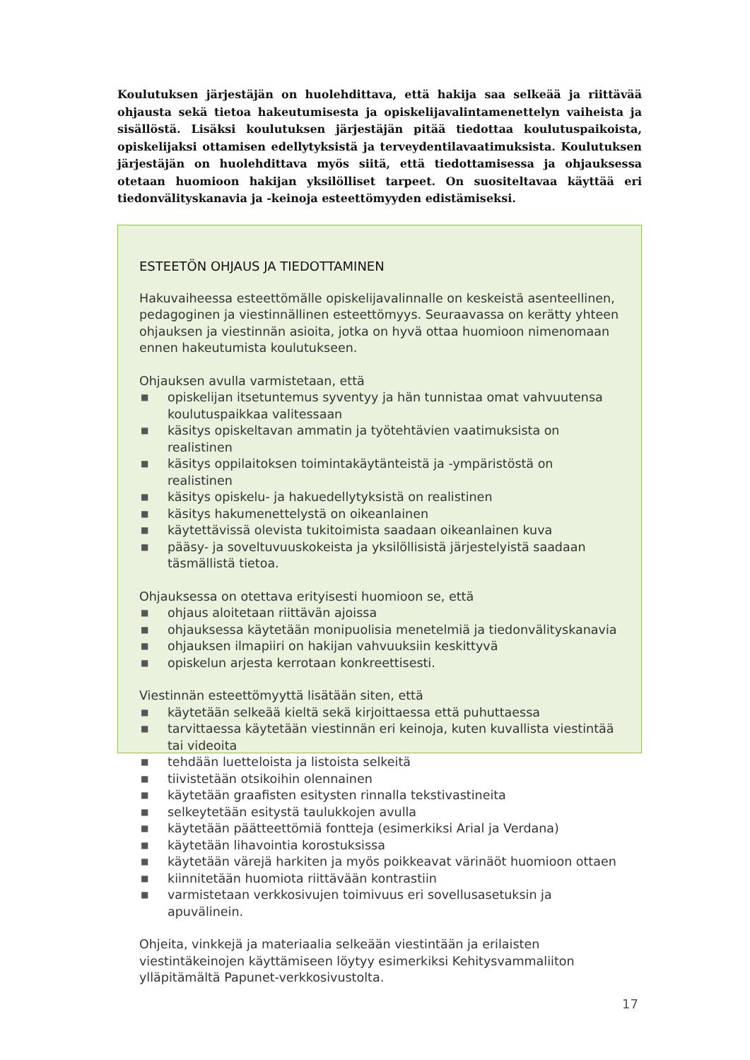Koulutuksen järjestäjän on huolehdittava, että hakija saa selkeää ja riittävää ohjausta sekä tietoa hakeutumisesta ja opiskelijavalintamenettelyn vaiheista ja sisällöstä. Lisäksi koulutuksen järjestäjän pitää tiedottaa koulutuspaikoista, opiskelijaksi ottamisen edellytyksistä ja terveydentilavaatimuksista. Koulutuksen järjestäjän on huolehdittava myös siitä, että tiedottamisessa ja ohjauksessa otetaan huomioon hakijan yksilölliset tarpeet. On suositeltavaa käyttää eri tiedonvälityskanavia ja -keinoja esteettömyyden edistämiseksi.
ESTEETÖN OHJAUS JA TIEDOTTAMINEN
Hakuvaiheessa esteettömälle opiskelijavalinnalle on keskeistä asenteellinen, pedagoginen ja viestinnällinen esteettömyys. Seuraavassa on kerätty yhteen ohjauksen ja viestinnän asioita, jotka on hyvä ottaa huomioon nimenomaan ennen hakeutumista koulutukseen.
Ohjauksen avulla varmistetaan, että
■ opiskelijan itsetuntemus syventyy ja hän tunnistaa omat vahvuutensa koulutuspaikkaa valitessaan
■ käsitys opiskeltavan ammatin ja työtehtävien vaatimuksista on realistinen
■ käsitys oppilaitoksen toimintakäytänteistä ja -ympäristöstä on realistinen
■ käsitys opiskelu- ja hakuedellytyksistä on realistinen
■ käsitys hakumenettelystä on oikeanlainen
■ käytettävissä olevista tukitoimista saadaan oikeanlainen kuva
■ pääsy- ja soveltuvuuskokeista ja yksilöllisistä järjestelyistä saadaan täsmällistä tietoa.
Ohjauksessa on otettava erityisesti huomioon se, että
■ ohjaus aloitetaan riittävän ajoissa
■ ohjauksessa käytetään monipuolisia menetelmiä ja tiedonvälityskanavia
■ ohjauksen ilmapiiri on hakijan vahvuuksiin keskittyvä
■ opiskelun arjesta kerrotaan konkreettisesti.
Viestinnän esteettömyyttä lisätään siten, että
■ käytetään selkeää kieltä sekä kirjoittaessa että puhuttaessa
■ tarvittaessa käytetään viestinnän eri keinoja, kuten kuvallista viestintää tai videoita
■ tehdään luetteloista ja listoista selkeitä
■ tiivistetään otsikoihin olennainen
■ käytetään graafisten esitysten rinnalla tekstivastineita
■ selkeytetään esitystä taulukkojen avulla
■ käytetään päätteettömiä fontteja (esimerkiksi Arial ja Verdana)
■ käytetään lihavointia korostuksissa
■ käytetään värejä harkiten ja myös poikkeavat värinäöt huomioon ottaen
■ kiinnitetään huomiota riittävään kontrastiin
■ varmistetaan verkkosivujen toimivuus eri sovellusasetuksin ja apuvälinein.
Ohjeita, vinkkejä ja materiaalia selkeään viestintään ja erilaisten viestintäkeinojen käyttämiseen löytyy esimerkiksi Kehitysvammaliiton ylläpitämältä Papunet-verkkosivustolta.
17